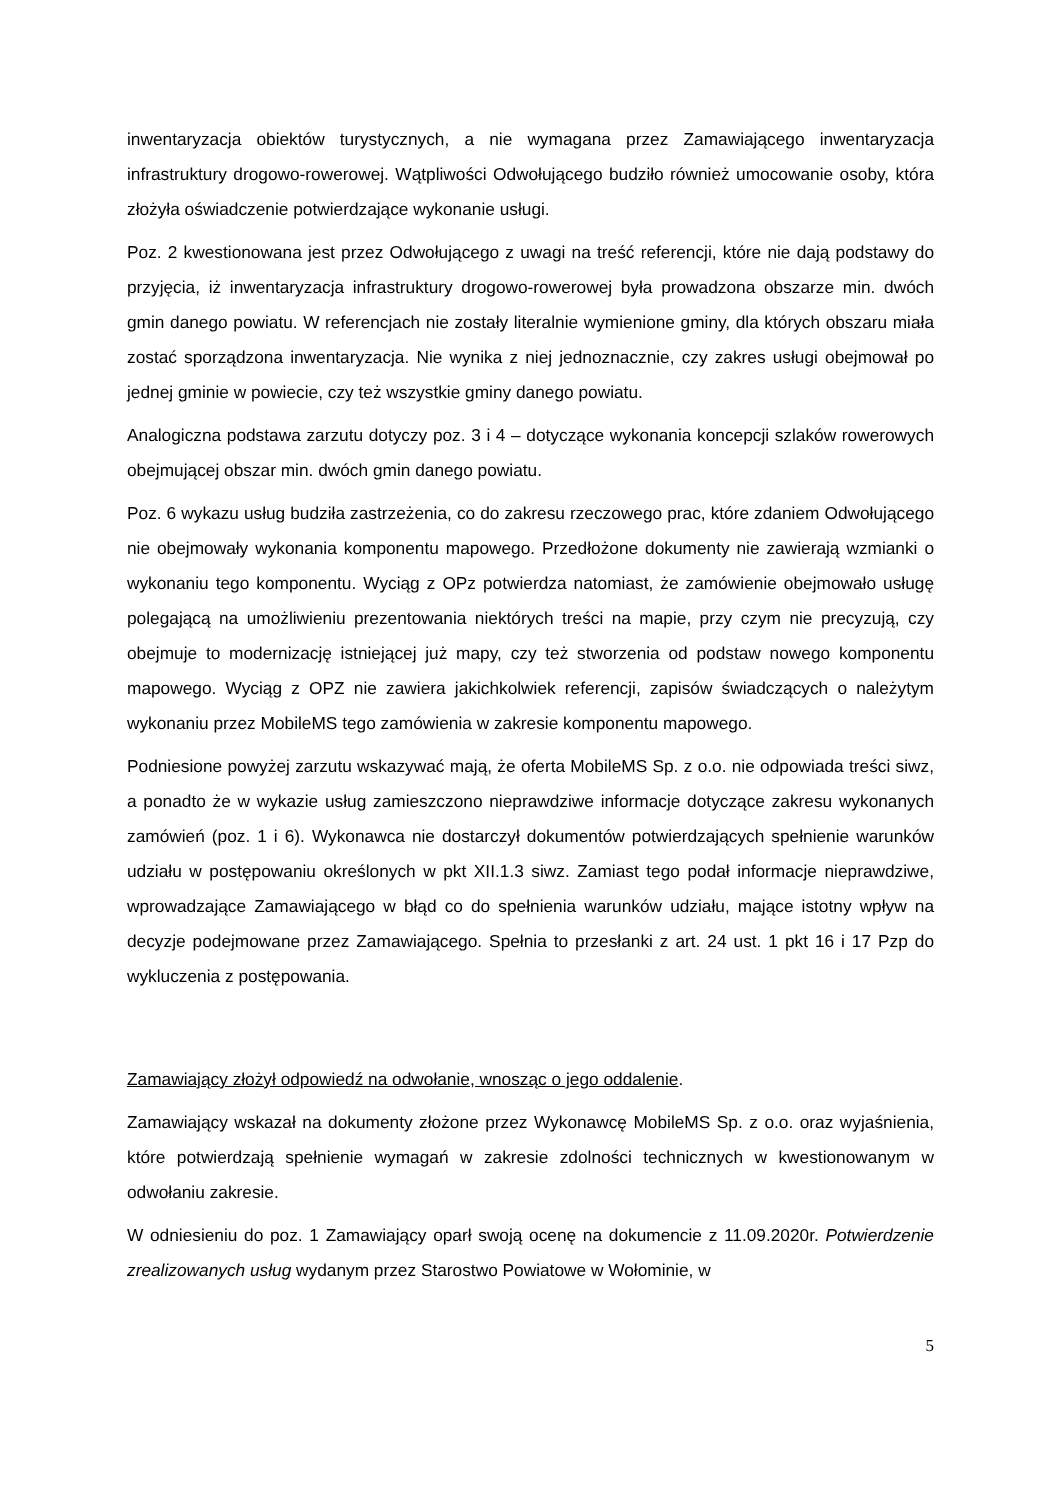inwentaryzacja obiektów turystycznych, a nie wymagana przez Zamawiającego inwentaryzacja infrastruktury drogowo-rowerowej. Wątpliwości Odwołującego budziło również umocowanie osoby, która złożyła oświadczenie potwierdzające wykonanie usługi.
Poz. 2 kwestionowana jest przez Odwołującego z uwagi na treść referencji, które nie dają podstawy do przyjęcia, iż inwentaryzacja infrastruktury drogowo-rowerowej była prowadzona obszarze min. dwóch gmin danego powiatu. W referencjach nie zostały literalnie wymienione gminy, dla których obszaru miała zostać sporządzona inwentaryzacja. Nie wynika z niej jednoznacznie, czy zakres usługi obejmował po jednej gminie w powiecie, czy też wszystkie gminy danego powiatu.
Analogiczna podstawa zarzutu dotyczy poz. 3 i 4 – dotyczące wykonania koncepcji szlaków rowerowych obejmującej obszar min. dwóch gmin danego powiatu.
Poz. 6 wykazu usług budziła zastrzeżenia, co do zakresu rzeczowego prac, które zdaniem Odwołującego nie obejmowały wykonania komponentu mapowego. Przedłożone dokumenty nie zawierają wzmianki o wykonaniu tego komponentu. Wyciąg z OPz potwierdza natomiast, że zamówienie obejmowało usługę polegającą na umożliwieniu prezentowania niektórych treści na mapie, przy czym nie precyzują, czy obejmuje to modernizację istniejącej już mapy, czy też stworzenia od podstaw nowego komponentu mapowego. Wyciąg z OPZ nie zawiera jakichkolwiek referencji, zapisów świadczących o należytym wykonaniu przez MobileMS tego zamówienia w zakresie komponentu mapowego.
Podniesione powyżej zarzutu wskazywać mają, że oferta MobileMS Sp. z o.o. nie odpowiada treści siwz, a ponadto że w wykazie usług zamieszczono nieprawdziwe informacje dotyczące zakresu wykonanych zamówień (poz. 1 i 6). Wykonawca nie dostarczył dokumentów potwierdzających spełnienie warunków udziału w postępowaniu określonych w pkt XII.1.3 siwz. Zamiast tego podał informacje nieprawdziwe, wprowadzające Zamawiającego w błąd co do spełnienia warunków udziału, mające istotny wpływ na decyzje podejmowane przez Zamawiającego. Spełnia to przesłanki z art. 24 ust. 1 pkt 16 i 17 Pzp do wykluczenia z postępowania.
Zamawiający złożył odpowiedź na odwołanie, wnosząc o jego oddalenie.
Zamawiający wskazał na dokumenty złożone przez Wykonawcę MobileMS Sp. z o.o. oraz wyjaśnienia, które potwierdzają spełnienie wymagań w zakresie zdolności technicznych w kwestionowanym w odwołaniu zakresie.
W odniesieniu do poz. 1 Zamawiający oparł swoją ocenę na dokumencie z 11.09.2020r. Potwierdzenie zrealizowanych usług wydanym przez Starostwo Powiatowe w Wołominie, w
5